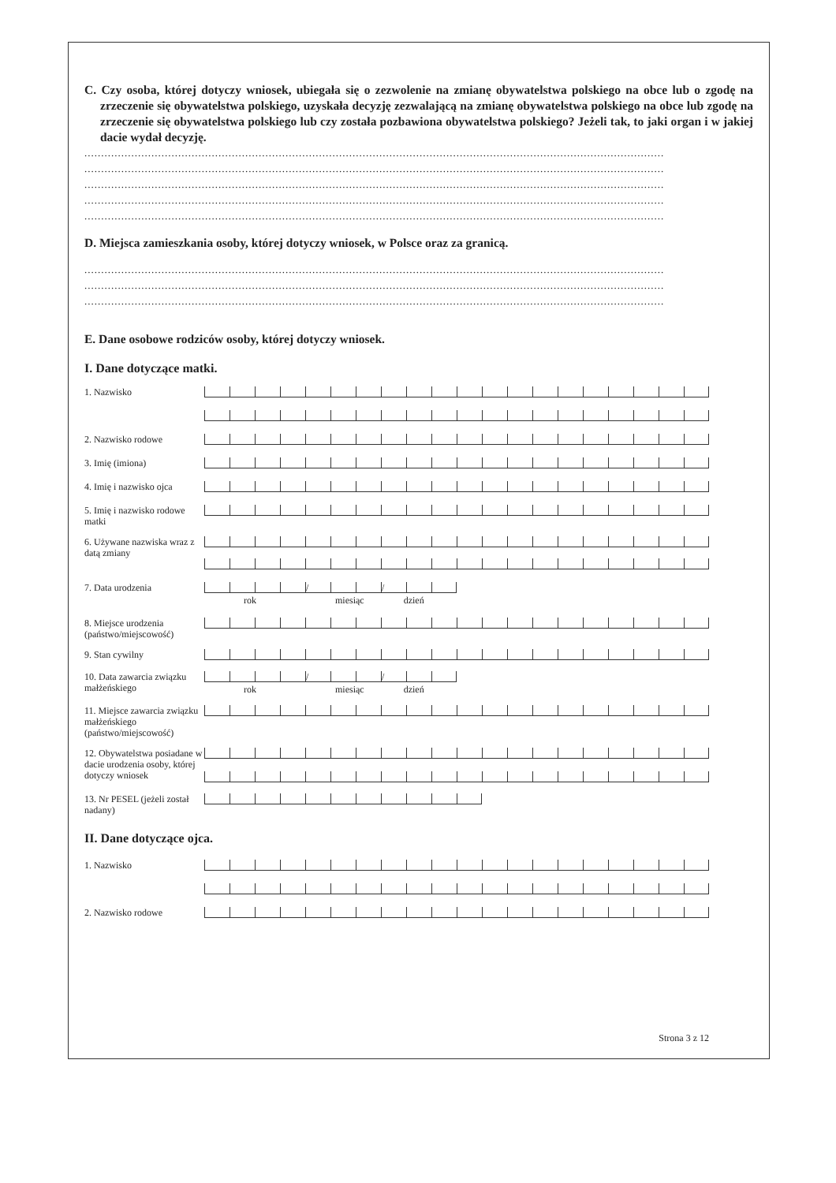C. Czy osoba, której dotyczy wniosek, ubiegała się o zezwolenie na zmianę obywatelstwa polskiego na obce lub o zgodę na zrzeczenie się obywatelstwa polskiego, uzyskała decyzję zezwalającą na zmianę obywatelstwa polskiego na obce lub zgodę na zrzeczenie się obywatelstwa polskiego lub czy została pozbawiona obywatelstwa polskiego? Jeżeli tak, to jaki organ i w jakiej dacie wydał decyzję.
.............................................................................................................................................................................
.............................................................................................................................................................................
.............................................................................................................................................................................
.............................................................................................................................................................................
.............................................................................................................................................................................
D. Miejsca zamieszkania osoby, której dotyczy wniosek, w Polsce oraz za granicą.
.............................................................................................................................................................................
.............................................................................................................................................................................
.............................................................................................................................................................................
E. Dane osobowe rodziców osoby, której dotyczy wniosek.
I. Dane dotyczące matki.
1. Nazwisko
2. Nazwisko rodowe
3. Imię (imiona)
4. Imię i nazwisko ojca
5. Imię i nazwisko rodowe matki
6. Używane nazwiska wraz z datą zmiany
7. Data urodzenia
/ /
rok miesiąc dzień
8. Miejsce urodzenia (państwo/miejscowość)
9. Stan cywilny
10. Data zawarcia związku małżeńskiego
/ /
rok miesiąc dzień
11. Miejsce zawarcia związku małżeńskiego (państwo/miejscowość)
12. Obywatelstwa posiadane w dacie urodzenia osoby, której dotyczy wniosek
13. Nr PESEL (jeżeli został nadany)
II. Dane dotyczące ojca.
1. Nazwisko
2. Nazwisko rodowe
Strona 3 z 12